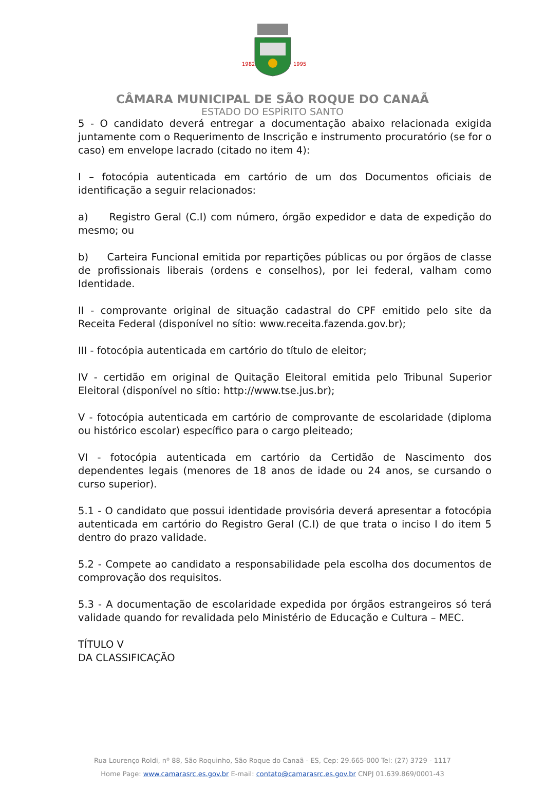1982
1995
CÂMARA MUNICIPAL DE SÃO ROQUE DO CANAÃ
ESTADO DO ESPÍRITO SANTO
5 - O candidato deverá entregar a documentação abaixo relacionada exigida juntamente com o Requerimento de Inscrição e instrumento procuratório (se for o caso) em envelope lacrado (citado no item 4):
I – fotocópia autenticada em cartório de um dos Documentos oficiais de identificação a seguir relacionados:
a) Registro Geral (C.I) com número, órgão expedidor e data de expedição do mesmo; ou
b) Carteira Funcional emitida por repartições públicas ou por órgãos de classe de profissionais liberais (ordens e conselhos), por lei federal, valham como Identidade.
II - comprovante original de situação cadastral do CPF emitido pelo site da Receita Federal (disponível no sítio: www.receita.fazenda.gov.br);
III - fotocópia autenticada em cartório do título de eleitor;
IV - certidão em original de Quitação Eleitoral emitida pelo Tribunal Superior Eleitoral (disponível no sítio: http://www.tse.jus.br);
V - fotocópia autenticada em cartório de comprovante de escolaridade (diploma ou histórico escolar) específico para o cargo pleiteado;
VI - fotocópia autenticada em cartório da Certidão de Nascimento dos dependentes legais (menores de 18 anos de idade ou 24 anos, se cursando o curso superior).
5.1 - O candidato que possui identidade provisória deverá apresentar a fotocópia autenticada em cartório do Registro Geral (C.I) de que trata o inciso I do item 5 dentro do prazo validade.
5.2 - Compete ao candidato a responsabilidade pela escolha dos documentos de comprovação dos requisitos.
5.3 - A documentação de escolaridade expedida por órgãos estrangeiros só terá validade quando for revalidada pelo Ministério de Educação e Cultura – MEC.
TÍTULO V
DA CLASSIFICAÇÃO
Rua Lourenço Roldi, nº 88, São Roquinho, São Roque do Canaã - ES, Cep: 29.665-000 Tel: (27) 3729 - 1117
Home Page: www.camarasrc.es.gov.br E-mail: contato@camarasrc.es.gov.br CNPJ 01.639.869/0001-43